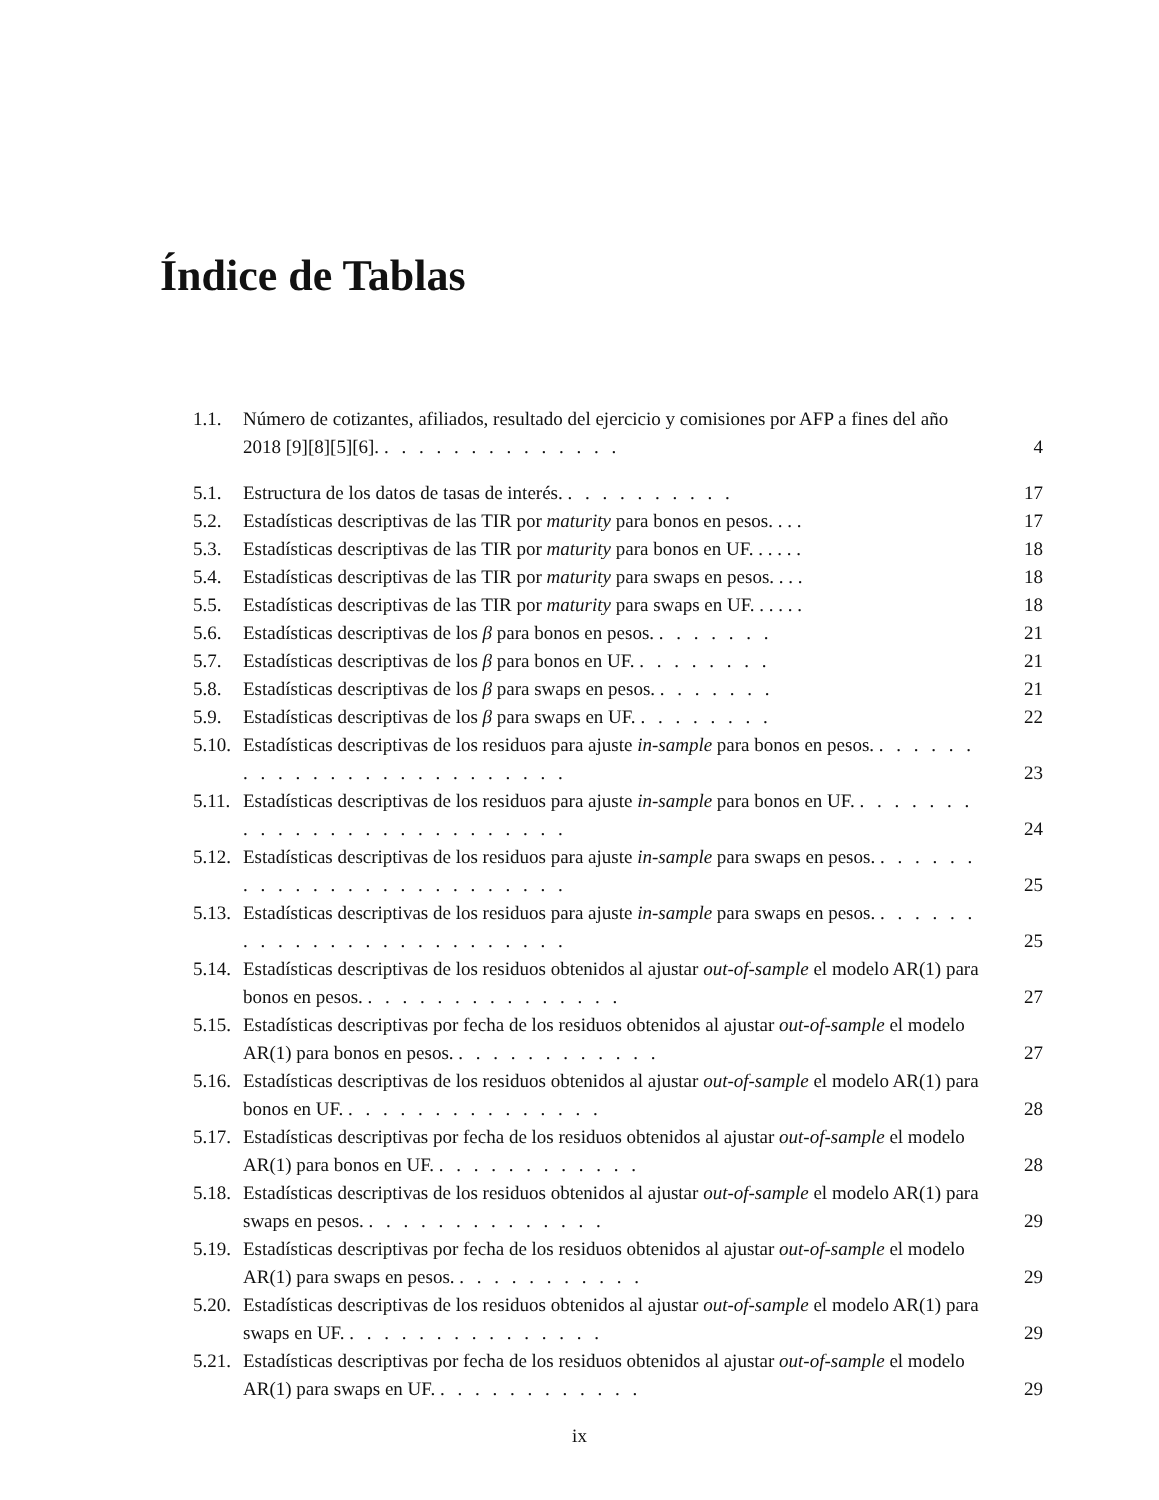Índice de Tablas
1.1. Número de cotizantes, afiliados, resultado del ejercicio y comisiones por AFP a fines del año 2018 [9][8][5][6]. . . . . . . . . . . . . . . 4
5.1. Estructura de los datos de tasas de interés. . . . . . . . . . . 17
5.2. Estadísticas descriptivas de las TIR por maturity para bonos en pesos. . . . 17
5.3. Estadísticas descriptivas de las TIR por maturity para bonos en UF. . . . . . 18
5.4. Estadísticas descriptivas de las TIR por maturity para swaps en pesos. . . . 18
5.5. Estadísticas descriptivas de las TIR por maturity para swaps en UF. . . . . . 18
5.6. Estadísticas descriptivas de los β para bonos en pesos. . . . . . . . 21
5.7. Estadísticas descriptivas de los β para bonos en UF. . . . . . . . . 21
5.8. Estadísticas descriptivas de los β para swaps en pesos. . . . . . . . 21
5.9. Estadísticas descriptivas de los β para swaps en UF. . . . . . . . . 22
5.10. Estadísticas descriptivas de los residuos para ajuste in-sample para bonos en pesos. . . . . . . . . . . . . . . . . . . . . . . . . . 23
5.11. Estadísticas descriptivas de los residuos para ajuste in-sample para bonos en UF. . . . . . . . . . . . . . . . . . . . . . . . . . . 24
5.12. Estadísticas descriptivas de los residuos para ajuste in-sample para swaps en pesos. . . . . . . . . . . . . . . . . . . . . . . . . . 25
5.13. Estadísticas descriptivas de los residuos para ajuste in-sample para swaps en pesos. . . . . . . . . . . . . . . . . . . . . . . . . . 25
5.14. Estadísticas descriptivas de los residuos obtenidos al ajustar out-of-sample el modelo AR(1) para bonos en pesos. . . . . . . . . . . . . . . . 27
5.15. Estadísticas descriptivas por fecha de los residuos obtenidos al ajustar out-of-sample el modelo AR(1) para bonos en pesos. . . . . . . . . . . . . 27
5.16. Estadísticas descriptivas de los residuos obtenidos al ajustar out-of-sample el modelo AR(1) para bonos en UF. . . . . . . . . . . . . . . . 28
5.17. Estadísticas descriptivas por fecha de los residuos obtenidos al ajustar out-of-sample el modelo AR(1) para bonos en UF. . . . . . . . . . . . . 28
5.18. Estadísticas descriptivas de los residuos obtenidos al ajustar out-of-sample el modelo AR(1) para swaps en pesos. . . . . . . . . . . . . . . 29
5.19. Estadísticas descriptivas por fecha de los residuos obtenidos al ajustar out-of-sample el modelo AR(1) para swaps en pesos. . . . . . . . . . . . 29
5.20. Estadísticas descriptivas de los residuos obtenidos al ajustar out-of-sample el modelo AR(1) para swaps en UF. . . . . . . . . . . . . . . . 29
5.21. Estadísticas descriptivas por fecha de los residuos obtenidos al ajustar out-of-sample el modelo AR(1) para swaps en UF. . . . . . . . . . . . . 29
ix